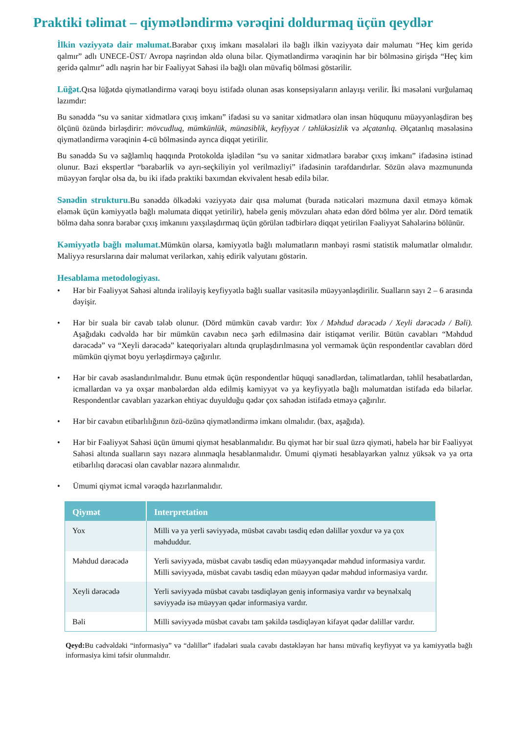Praktiki təlimat – qiymətləndirmə vərəqini doldurmaq üçün qeydlər
İlkin vəziyyətə dair məlumat. Bərabər çıxış imkanı məsələləri ilə bağlı ilkin vəziyyətə dair məlumatı “Heç kim geridə qalmır” adlı UNECE-ÜST/ Avropa naşrindən əldə oluna bilər. Qiymətləndirmə vərəqinin hər bir bölməsinə girişdə “Heç kim geridə qalmır” adlı naşrin hər bir Fəaliyyət Sahəsi ilə bağlı olan müvafiq bölməsi göstərilir.
Lüğət. Qısa lüğətdə qiymətləndirmə vərəqi boyu istifadə olunan əsas konsepsiyaların anlayışı verilir. İki məsələni vurğulamaq lazımdır:
Bu sənəddə “su və sanitar xidmətlərə çıxış imkanı” ifadəsi su və sanitar xidmətlərə olan insan hüququnu müəyyənləşdirən beş ölçünü özündə birləşdirir: mövcudluq, mümkünlük, münasiblik, keyfiyyət / təhlükəsizlik və əlçatanlıq. Əlçatanlıq məsələsinə qiymətləndirmə vərəqinin 4-cü bölməsində ayrıca diqqət yetirilir.
Bu sənəddə Su və sağlamlıq haqqında Protokolda işlədilən “su və sanitar xidmətlərə bərabər çıxış imkanı” ifadəsinə istinad olunur. Bəzi ekspertlər “bərabərlik və ayrı-seçkiliyin yol verilməzliyi” ifadəsinin tərəfdarıdırlar. Sözün əlavə məzmununda müəyyən fərqlər olsa da, bu iki ifadə praktiki baxımdan ekvivalent hesab edilə bilər.
Sənədin strukturu. Bu sənəddə ölkədəki vəziyyətə dair qısa məlumat (burada nəticələri məzmuna daxil etməyə kömək eləmək üçün kəmiyyətlə bağlı məlumata diqqət yetirilir), habelə geniş mövzuları əhatə edən dörd bölmə yer alır. Dörd tematik bölmə daha sonra bərabər çıxış imkanını yaxşılaşdırmaq üçün görülən tədbirlərə diqqət yetirilən Fəaliyyət Sahələrinə bölünür.
Kəmiyyətlə bağlı məlumat. Mümkün olarsa, kəmiyyətlə bağlı məlumatların mənbəyi rəsmi statistik məlumatlar olmalıdır. Maliyyə resurslarına dair məlumat verilərkən, xahiş edirik valyutanı göstərin.
Hesablama metodologiyası.
• Hər bir Fəaliyyət Sahəsi altında irəliləyiş keyfiyyətlə bağlı suallar vasitəsilə müəyyənləşdirilir. Sualların sayı 2 – 6 arasında dəyişir.
• Hər bir suala bir cavab tələb olunur. (Dörd mümkün cavab vardır: Yox / Məhdud dərəcədə / Xeyli dərəcədə / Bəli). Aşağıdakı cədvəldə hər bir mümkün cavabın necə şərh edilməsinə dair istiqamət verilir. Bütün cavabları “Məhdud dərəcədə” və “Xeyli dərəcədə” kateqoriyaları altında qruplaşdırılmasına yol verməmək üçün respondentlər cavabları dörd mümkün qiymət boyu yerləşdirməyə çağırılır.
• Hər bir cavab əsaslandırılmalıdır. Bunu etmək üçün respondentlər hüquqi sənədlərdən, təlimatlardan, təhlil hesabatlardan, icmallardan və ya oxşar mənbələrdən əldə edilmiş kəmiyyət və ya keyfiyyətlə bağlı məlumatdan istifadə edə bilərlər. Respondentlər cavabları yazarkən ehtiyac duyulduğu qədər çox sahədən istifadə etməyə çağırılır.
• Hər bir cavabın etibarlılığının özü-özünə qiymətləndirmə imkanı olmalıdır. (bax, aşağıda).
• Hər bir Fəaliyyət Sahəsi üçün ümumi qiymət hesablanmalıdır. Bu qiymət hər bir sual üzrə qiyməti, habelə hər bir Fəaliyyət Sahəsi altında sualların sayı nəzərə alınmaqla hesablanmalıdır. Ümumi qiyməti hesablayarkən yalnız yüksək və ya orta etibarlılıq dərəcəsi olan cavablar nəzərə alınmalıdır.
• Ümumi qiymət icmal vərəqdə hazırlanmalıdır.
| Qiymət | Interpretation |
| --- | --- |
| Yox | Milli və ya yerli səviyyədə, müsbət cavabı təsdiq edən dəlillər yoxdur və ya çox məhduddur. |
| Məhdud dərəcədə | Yerli səviyyədə, müsbət cavabı təsdiq edən müəyyənqədər məhdud informasiya vardır. Milli səviyyədə, müsbət cavabı təsdiq edən müəyyən qədər məhdud informasiya vardır. |
| Xeyli dərəcədə | Yerli səviyyədə müsbət cavabı təsdiqləyən geniş informasiya vardır və beynəlxalq səviyyədə isə müəyyən qədər informasiya vardır. |
| Bəli | Milli səviyyədə müsbət cavabı tam şəkildə təsdiqləyən kifayət qədər dəlillər vardır. |
Qeyd: Bu cədvəldəki “informasiya” və “dəlillər” ifadələri suala cavabı dəstəkləyən hər hansı müvafiq keyfiyyət və ya kəmiyyətlə bağlı informasiya kimi təfsir olunmalıdır.